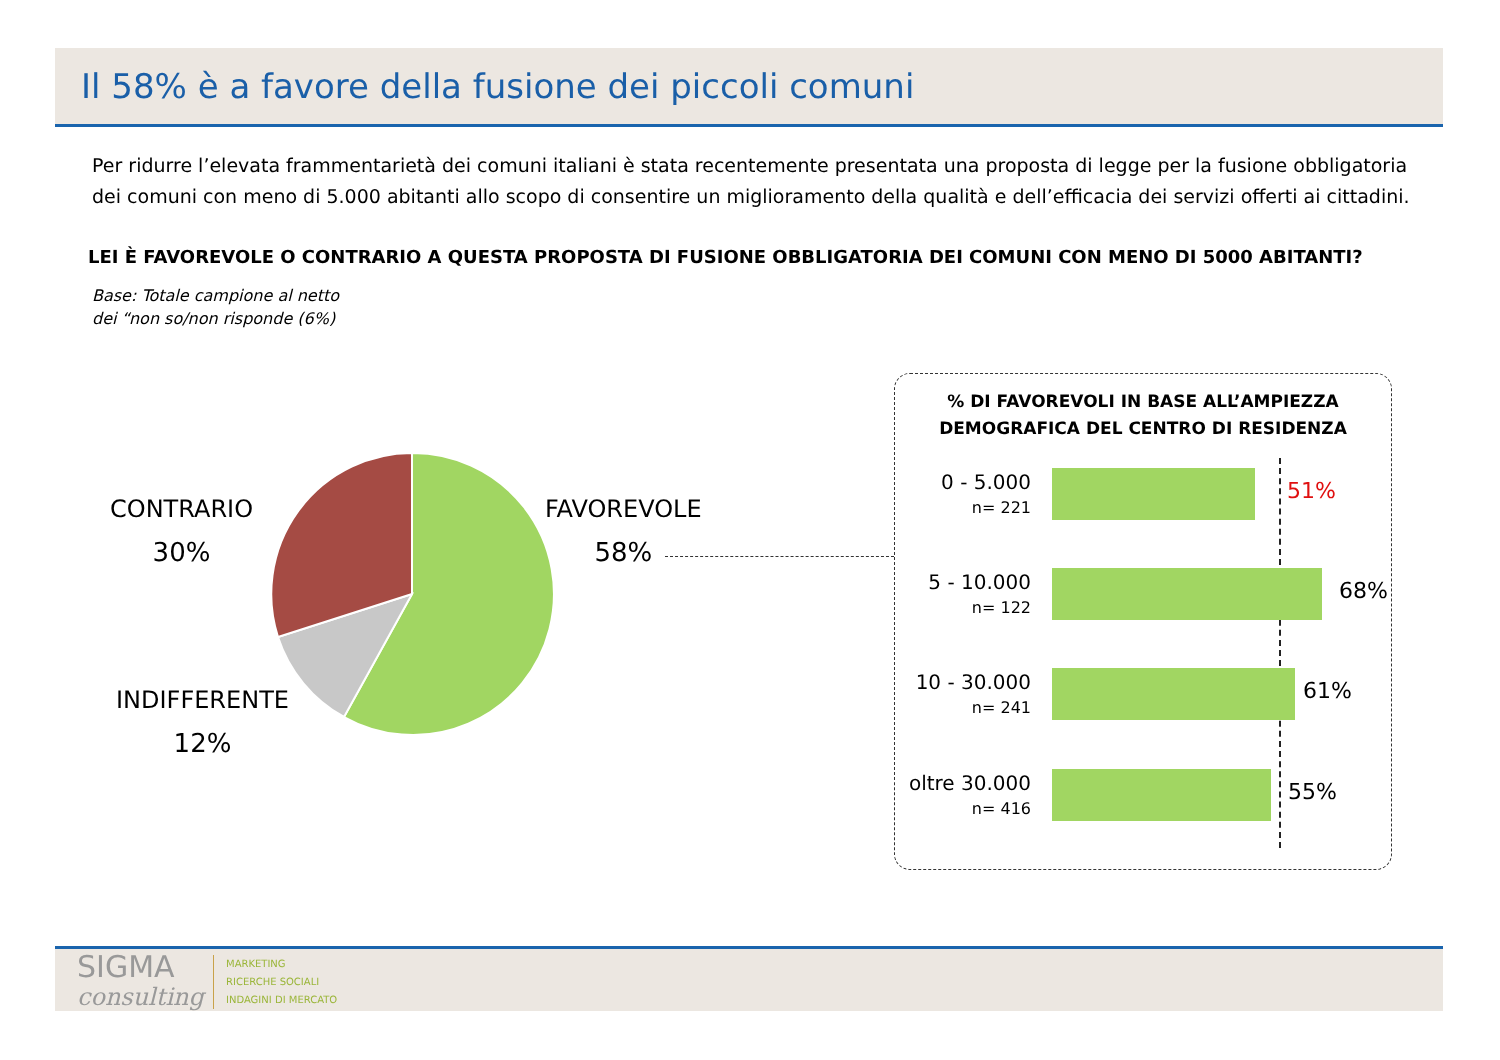Il 58% è a favore della fusione dei piccoli comuni
Per ridurre l’elevata frammentarietà dei comuni italiani è stata recentemente presentata una proposta di legge per la fusione obbligatoria dei comuni con meno di 5.000 abitanti allo scopo di consentire un miglioramento della qualità e dell’efficacia dei servizi offerti ai cittadini.
LEI È FAVOREVOLE O CONTRARIO A QUESTA PROPOSTA DI FUSIONE OBBLIGATORIA DEI COMUNI CON MENO DI 5000 ABITANTI?
Base: Totale campione al netto
dei “non so/non risponde (6%)
CONTRARIO
30%
FAVOREVOLE
58%
INDIFFERENTE
12%
% DI FAVOREVOLI IN BASE ALL’AMPIEZZA
DEMOGRAFICA DEL CENTRO DI RESIDENZA
0 - 5.000
n= 221
51%
5 - 10.000
n= 122
68%
10 - 30.000
n= 241
61%
oltre 30.000
n= 416
55%
SIGMA
consulting
MARKETING
RICERCHE SOCIALI
INDAGINI DI MERCATO